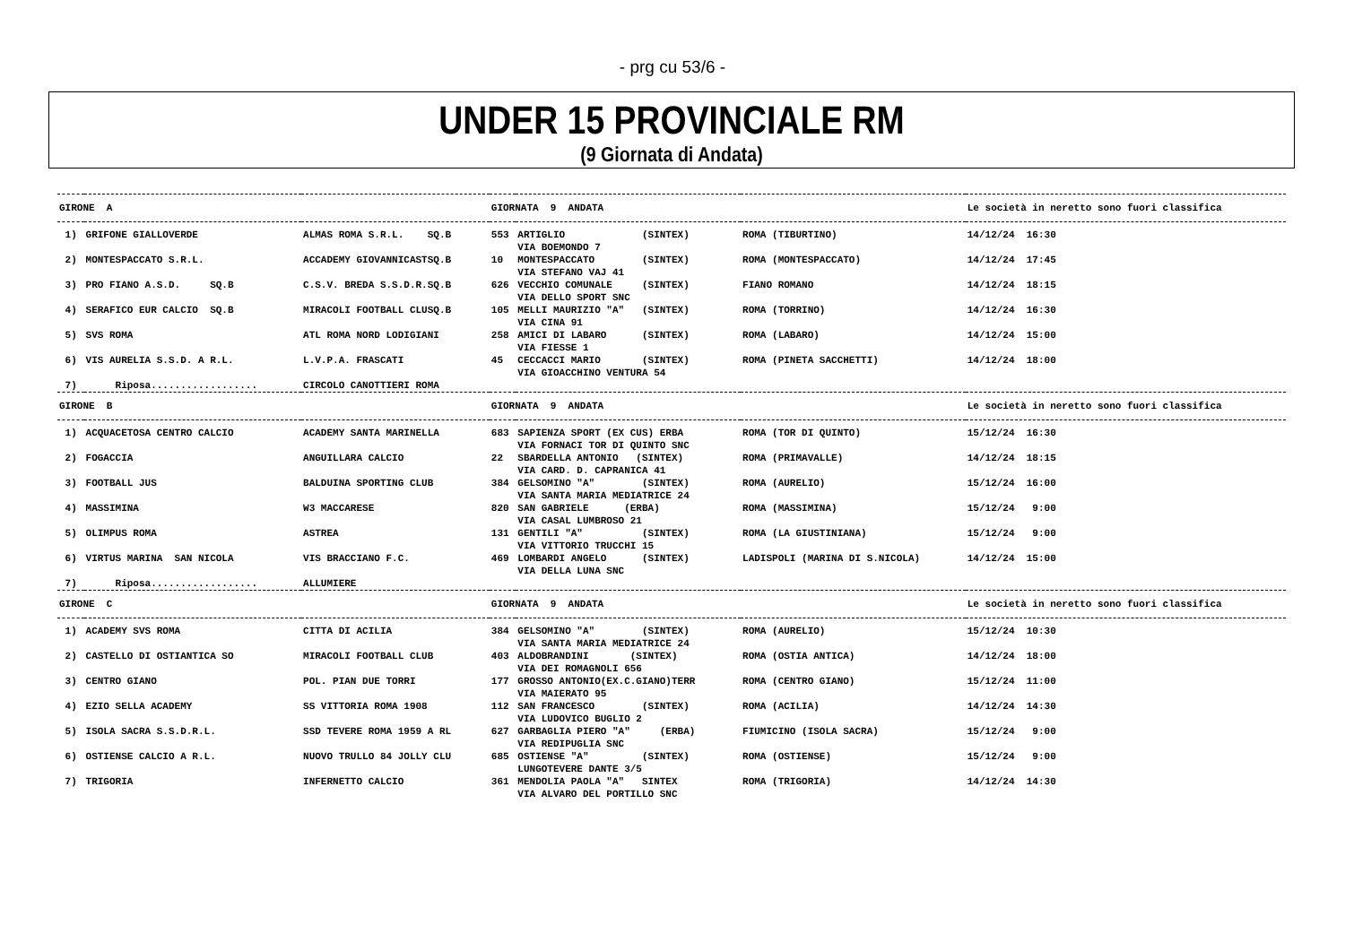- prg cu 53/6 -
UNDER 15 PROVINCIALE RM
(9 Giornata di Andata)
| GIRONE A | | | GIORNATA 9 ANDATA | | | Le società in neretto sono fuori classifica |
| 1) | GRIFONE GIALLOVERDE | ALMAS ROMA S.R.L. SQ.B | 553 | ARTIGLIO (SINTEX) VIA BOEMONDO 7 | ROMA (TIBURTINO) | 14/12/24 16:30 |
| 2) | MONTESPACCATO S.R.L. | ACCADEMY GIOVANNICASTSQ.B | 10 | MONTESPACCATO (SINTEX) VIA STEFANO VAJ 41 | ROMA (MONTESPACCATO) | 14/12/24 17:45 |
| 3) | PRO FIANO A.S.D. SQ.B | C.S.V. BREDA S.S.D.R.SQ.B | 626 | VECCHIO COMUNALE (SINTEX) VIA DELLO SPORT SNC | FIANO ROMANO | 14/12/24 18:15 |
| 4) | SERAFICO EUR CALCIO SQ.B | MIRACOLI FOOTBALL CLUSQ.B | 105 | MELLI MAURIZIO "A" (SINTEX) VIA CINA 91 | ROMA (TORRINO) | 14/12/24 16:30 |
| 5) | SVS ROMA | ATL ROMA NORD LODIGIANI | 258 | AMICI DI LABARO (SINTEX) VIA FIESSE 1 | ROMA (LABARO) | 14/12/24 15:00 |
| 6) | VIS AURELIA S.S.D. A R.L. | L.V.P.A. FRASCATI | 45 | CECCACCI MARIO (SINTEX) VIA GIOACCHINO VENTURA 54 | ROMA (PINETA SACCHETTI) | 14/12/24 18:00 |
| 7) | Riposa.................. | CIRCOLO CANOTTIERI ROMA | | | | |
| GIRONE B | | | GIORNATA 9 ANDATA | | | Le società in neretto sono fuori classifica |
| 1) | ACQUACETOSA CENTRO CALCIO | ACADEMY SANTA MARINELLA | 683 | SAPIENZA SPORT (EX CUS) ERBA VIA FORNACI TOR DI QUINTO SNC | ROMA (TOR DI QUINTO) | 15/12/24 16:30 |
| 2) | FOGACCIA | ANGUILLARA CALCIO | 22 | SBARDELLA ANTONIO (SINTEX) VIA CARD. D. CAPRANICA 41 | ROMA (PRIMAVALLE) | 14/12/24 18:15 |
| 3) | FOOTBALL JUS | BALDUINA SPORTING CLUB | 384 | GELSOMINO "A" (SINTEX) VIA SANTA MARIA MEDIATRICE 24 | ROMA (AURELIO) | 15/12/24 16:00 |
| 4) | MASSIMINA | W3 MACCARESE | 820 | SAN GABRIELE (ERBA) VIA CASAL LUMBROSO 21 | ROMA (MASSIMINA) | 15/12/24 9:00 |
| 5) | OLIMPUS ROMA | ASTREA | 131 | GENTILI "A" (SINTEX) VIA VITTORIO TRUCCHI 15 | ROMA (LA GIUSTINIANA) | 15/12/24 9:00 |
| 6) | VIRTUS MARINA SAN NICOLA | VIS BRACCIANO F.C. | 469 | LOMBARDI ANGELO (SINTEX) VIA DELLA LUNA SNC | LADISPOLI (MARINA DI S.NICOLA) | 14/12/24 15:00 |
| 7) | Riposa.................. | ALLUMIERE | | | | |
| GIRONE C | | | GIORNATA 9 ANDATA | | | Le società in neretto sono fuori classifica |
| 1) | ACADEMY SVS ROMA | CITTA DI ACILIA | 384 | GELSOMINO "A" (SINTEX) VIA SANTA MARIA MEDIATRICE 24 | ROMA (AURELIO) | 15/12/24 10:30 |
| 2) | CASTELLO DI OSTIANTICA SO | MIRACOLI FOOTBALL CLUB | 403 | ALDOBRANDINI (SINTEX) VIA DEI ROMAGNOLI 656 | ROMA (OSTIA ANTICA) | 14/12/24 18:00 |
| 3) | CENTRO GIANO | POL. PIAN DUE TORRI | 177 | GROSSO ANTONIO(EX.C.GIANO)TERR VIA MAIERATO 95 | ROMA (CENTRO GIANO) | 15/12/24 11:00 |
| 4) | EZIO SELLA ACADEMY | SS VITTORIA ROMA 1908 | 112 | SAN FRANCESCO (SINTEX) VIA LUDOVICO BUGLIO 2 | ROMA (ACILIA) | 14/12/24 14:30 |
| 5) | ISOLA SACRA S.S.D.R.L. | SSD TEVERE ROMA 1959 A RL | 627 | GARBAGLIA PIERO "A" (ERBA) VIA REDIPUGLIA SNC | FIUMICINO (ISOLA SACRA) | 15/12/24 9:00 |
| 6) | OSTIENSE CALCIO A R.L. | NUOVO TRULLO 84 JOLLY CLU | 685 | OSTIENSE "A" (SINTEX) LUNGOTEVERE DANTE 3/5 | ROMA (OSTIENSE) | 15/12/24 9:00 |
| 7) | TRIGORIA | INFERNETTO CALCIO | 361 | MENDOLIA PAOLA "A" SINTEX VIA ALVARO DEL PORTILLO SNC | ROMA (TRIGORIA) | 14/12/24 14:30 |